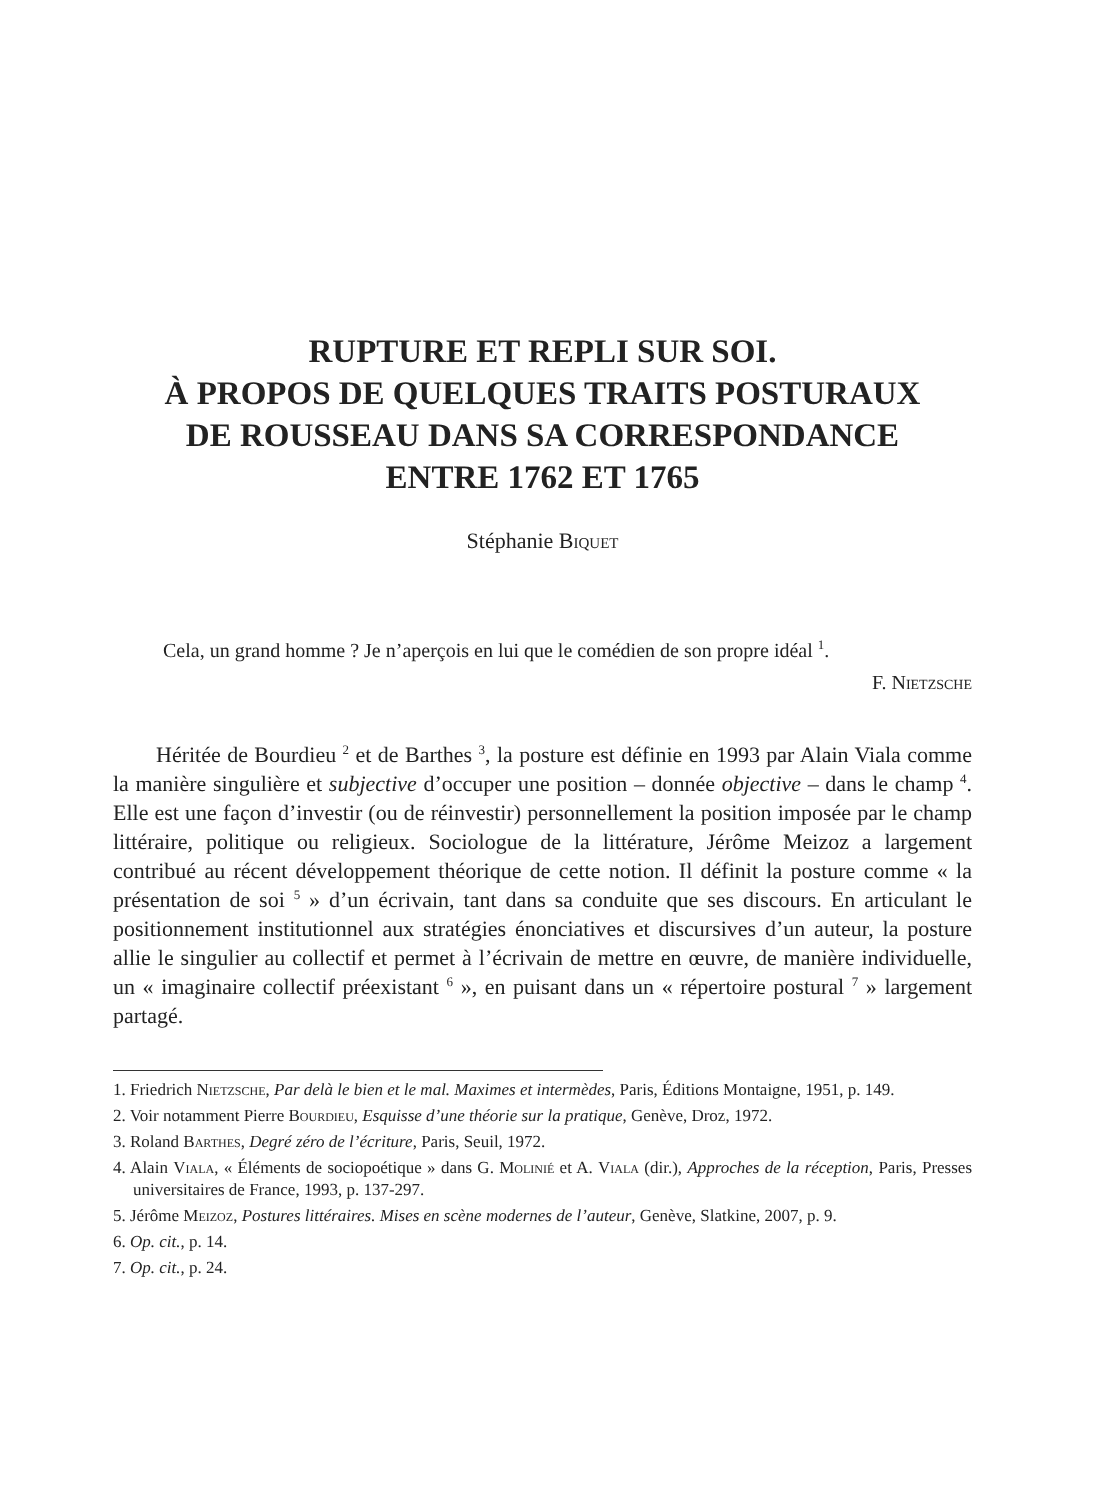RUPTURE ET REPLI SUR SOI.
À PROPOS DE QUELQUES TRAITS POSTURAUX
DE ROUSSEAU DANS SA CORRESPONDANCE
ENTRE 1762 ET 1765
Stéphanie Biquet
Cela, un grand homme ? Je n’aperçois en lui que le comédien de son propre idéal <sup>1</sup>.
F. Nietzsche
Héritée de Bourdieu <sup>2</sup> et de Barthes <sup>3</sup>, la posture est définie en 1993 par Alain Viala comme la manière singulière et subjective d’occuper une position – donnée objective – dans le champ <sup>4</sup>. Elle est une façon d’investir (ou de réinvestir) personnellement la position imposée par le champ littéraire, politique ou religieux. Sociologue de la littérature, Jérôme Meizoz a largement contribué au récent développement théorique de cette notion. Il définit la posture comme « la présentation de soi <sup>5</sup> » d’un écrivain, tant dans sa conduite que ses discours. En articulant le positionnement institutionnel aux stratégies énonciatives et discursives d’un auteur, la posture allie le singulier au collectif et permet à l’écrivain de mettre en œuvre, de manière individuelle, un « imaginaire collectif préexistant <sup>6</sup> », en puisant dans un « répertoire postural <sup>7</sup> » largement partagé.
1. Friedrich Nietzsche, Par delà le bien et le mal. Maximes et intermèdes, Paris, Éditions Montaigne, 1951, p. 149.
2. Voir notamment Pierre Bourdieu, Esquisse d’une théorie sur la pratique, Genève, Droz, 1972.
3. Roland Barthes, Degré zéro de l’écriture, Paris, Seuil, 1972.
4. Alain Viala, « Éléments de sociopoétique » dans G. Molinié et A. Viala (dir.), Approches de la réception, Paris, Presses universitaires de France, 1993, p. 137-297.
5. Jérôme Meizoz, Postures littéraires. Mises en scène modernes de l’auteur, Genève, Slatkine, 2007, p. 9.
6. Op. cit., p. 14.
7. Op. cit., p. 24.